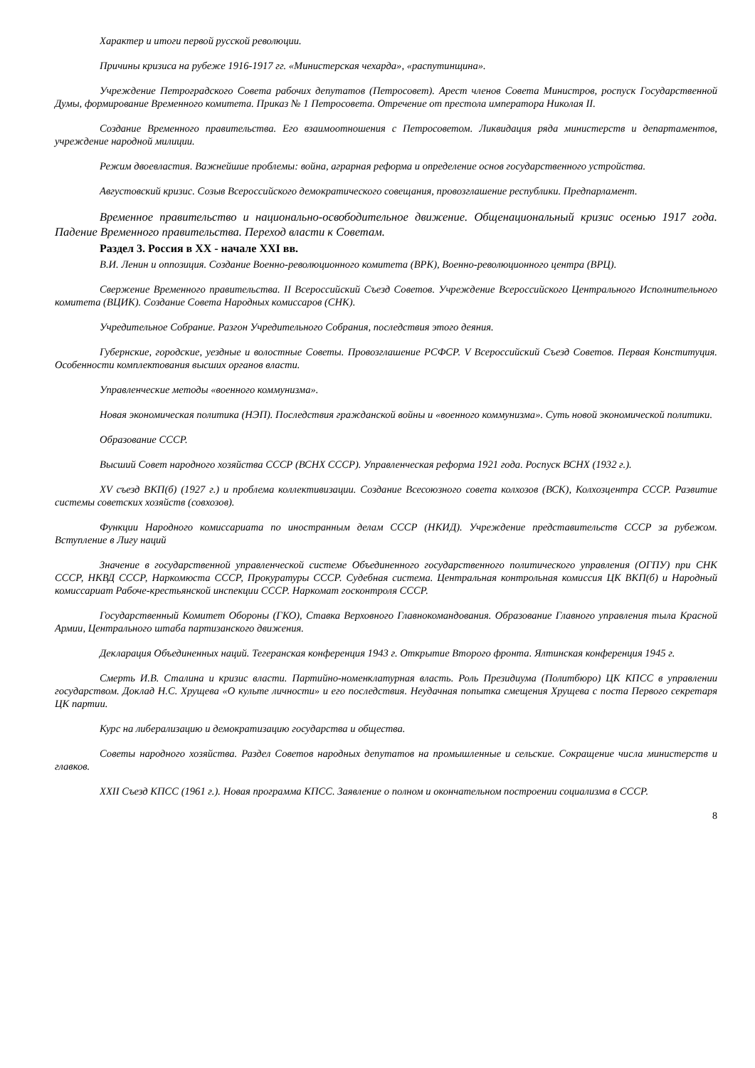Характер и итоги первой русской революции.
Причины кризиса на рубеже 1916-1917 гг. «Министерская чехарда», «распутинщина».
Учреждение Петроградского Совета рабочих депутатов (Петросовет). Арест членов Совета Министров, роспуск Государственной Думы, формирование Временного комитета. Приказ № 1 Петросовета. Отречение от престола императора Николая II.
Создание Временного правительства. Его взаимоотношения с Петросоветом. Ликвидация ряда министерств и департаментов, учреждение народной милиции.
Режим двоевластия. Важнейшие проблемы: война, аграрная реформа и определение основ государственного устройства.
Августовский кризис. Созыв Всероссийского демократического совещания, провозглашение республики. Предпарламент.
Временное правительство и национально-освободительное движение. Общенациональный кризис осенью 1917 года. Падение Временного правительства. Переход власти к Советам.
Раздел 3. Россия в XX - начале XXI вв.
В.И. Ленин и оппозиция. Создание Военно-революционного комитета (ВРК), Военно-революционного центра (ВРЦ).
Свержение Временного правительства. II Всероссийский Съезд Советов. Учреждение Всероссийского Центрального Исполнительного комитета (ВЦИК). Создание Совета Народных комиссаров (СНК).
Учредительное Собрание. Разгон Учредительного Собрания, последствия этого деяния.
Губернские, городские, уездные и волостные Советы. Провозглашение РСФСР. V Всероссийский Съезд Советов. Первая Конституция. Особенности комплектования высших органов власти.
Управленческие методы «военного коммунизма».
Новая экономическая политика (НЭП). Последствия гражданской войны и «военного коммунизма». Суть новой экономической политики.
Образование СССР.
Высший Совет народного хозяйства СССР (ВСНХ СССР). Управленческая реформа 1921 года. Роспуск ВСНХ (1932 г.).
XV съезд ВКП(б) (1927 г.) и проблема коллективизации. Создание Всесоюзного совета колхозов (ВСК), Колхозцентра СССР. Развитие системы советских хозяйств (совхозов).
Функции Народного комиссариата по иностранным делам СССР (НКИД). Учреждение представительств СССР за рубежом. Вступление в Лигу наций
Значение в государственной управленческой системе Объединенного государственного политического управления (ОГПУ) при СНК СССР, НКВД СССР, Наркомюста СССР, Прокуратуры СССР. Судебная система. Центральная контрольная комиссия ЦК ВКП(б) и Народный комиссариат Рабоче-крестьянской инспекции СССР. Наркомат госконтроля СССР.
Государственный Комитет Обороны (ГКО), Ставка Верховного Главнокомандования. Образование Главного управления тыла Красной Армии, Центрального штаба партизанского движения.
Декларация Объединенных наций. Тегеранская конференция 1943 г. Открытие Второго фронта. Ялтинская конференция 1945 г.
Смерть И.В. Сталина и кризис власти. Партийно-номенклатурная власть. Роль Президиума (Политбюро) ЦК КПСС в управлении государством. Доклад Н.С. Хрущева «О культе личности» и его последствия. Неудачная попытка смещения Хрущева с поста Первого секретаря ЦК партии.
Курс на либерализацию и демократизацию государства и общества.
Советы народного хозяйства. Раздел Советов народных депутатов на промышленные и сельские. Сокращение числа министерств и главков.
XXII Съезд КПСС (1961 г.). Новая программа КПСС. Заявление о полном и окончательном построении социализма в СССР.
8